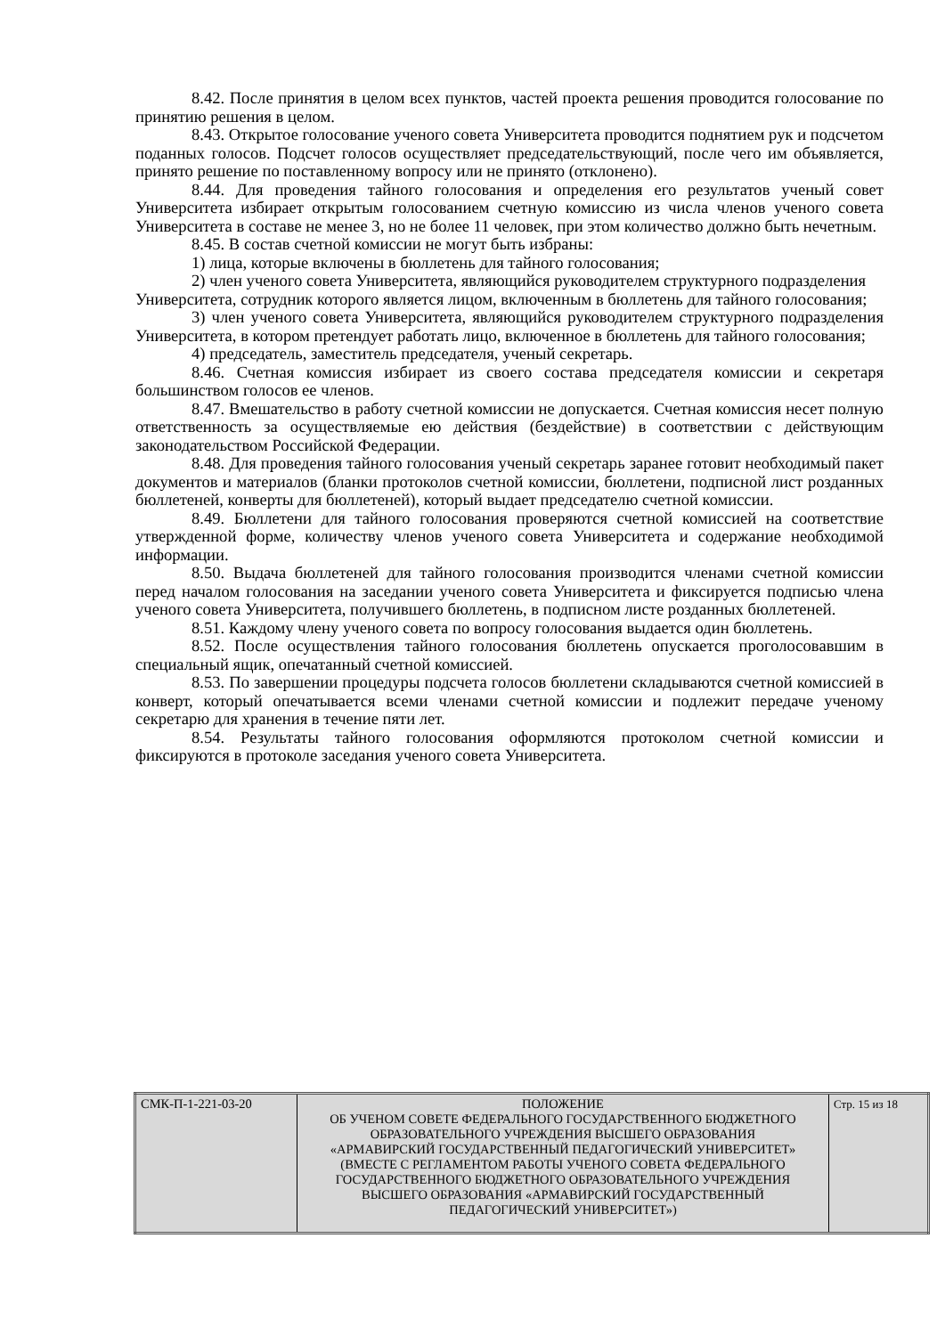8.42. После принятия в целом всех пунктов, частей проекта решения проводится голосование по принятию решения в целом.
8.43. Открытое голосование ученого совета Университета проводится поднятием рук и подсчетом поданных голосов. Подсчет голосов осуществляет председательствующий, после чего им объявляется, принято решение по поставленному вопросу или не принято (отклонено).
8.44. Для проведения тайного голосования и определения его результатов ученый совет Университета избирает открытым голосованием счетную комиссию из числа членов ученого совета Университета в составе не менее 3, но не более 11 человек, при этом количество должно быть нечетным.
8.45. В состав счетной комиссии не могут быть избраны:
1) лица, которые включены в бюллетень для тайного голосования;
2) член ученого совета Университета, являющийся руководителем структурного подразделения Университета, сотрудник которого является лицом, включенным в бюллетень для тайного голосования;
3) член ученого совета Университета, являющийся руководителем структурного подразделения Университета, в котором претендует работать лицо, включенное в бюллетень для тайного голосования;
4) председатель, заместитель председателя, ученый секретарь.
8.46. Счетная комиссия избирает из своего состава председателя комиссии и секретаря большинством голосов ее членов.
8.47. Вмешательство в работу счетной комиссии не допускается. Счетная комиссия несет полную ответственность за осуществляемые ею действия (бездействие) в соответствии с действующим законодательством Российской Федерации.
8.48. Для проведения тайного голосования ученый секретарь заранее готовит необходимый пакет документов и материалов (бланки протоколов счетной комиссии, бюллетени, подписной лист розданных бюллетеней, конверты для бюллетеней), который выдает председателю счетной комиссии.
8.49. Бюллетени для тайного голосования проверяются счетной комиссией на соответствие утвержденной форме, количеству членов ученого совета Университета и содержание необходимой информации.
8.50. Выдача бюллетеней для тайного голосования производится членами счетной комиссии перед началом голосования на заседании ученого совета Университета и фиксируется подписью члена ученого совета Университета, получившего бюллетень, в подписном листе розданных бюллетеней.
8.51. Каждому члену ученого совета по вопросу голосования выдается один бюллетень.
8.52. После осуществления тайного голосования бюллетень опускается проголосовавшим в специальный ящик, опечатанный счетной комиссией.
8.53. По завершении процедуры подсчета голосов бюллетени складываются счетной комиссией в конверт, который опечатывается всеми членами счетной комиссии и подлежит передаче ученому секретарю для хранения в течение пяти лет.
8.54. Результаты тайного голосования оформляются протоколом счетной комиссии и фиксируются в протоколе заседания ученого совета Университета.
| СМК-П-1-221-03-20 | ПОЛОЖЕНИЕ ОБ УЧЕНОМ СОВЕТЕ ФЕДЕРАЛЬНОГО ГОСУДАРСТВЕННОГО БЮДЖЕТНОГО ОБРАЗОВАТЕЛЬНОГО УЧРЕЖДЕНИЯ ВЫСШЕГО ОБРАЗОВАНИЯ «АРМАВИРСКИЙ ГОСУДАРСТВЕННЫЙ ПЕДАГОГИЧЕСКИЙ УНИВЕРСИТЕТ» (ВМЕСТЕ С РЕГЛАМЕНТОМ РАБОТЫ УЧЕНОГО СОВЕТА ФЕДЕРАЛЬНОГО ГОСУДАРСТВЕННОГО БЮДЖЕТНОГО ОБРАЗОВАТЕЛЬНОГО УЧРЕЖДЕНИЯ ВЫСШЕГО ОБРАЗОВАНИЯ «АРМАВИРСКИЙ ГОСУДАРСТВЕННЫЙ ПЕДАГОГИЧЕСКИЙ УНИВЕРСИТЕТ») | Стр. 15 из 18 |